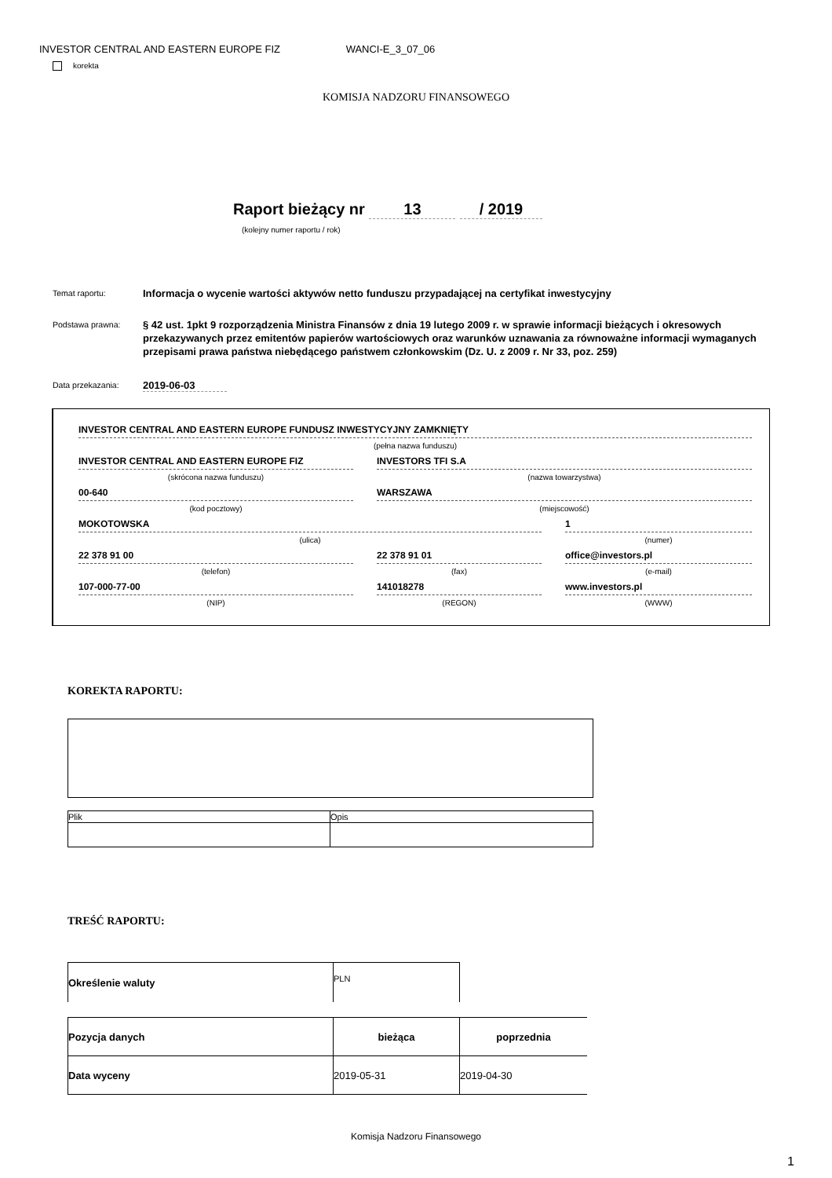INVESTOR CENTRAL AND EASTERN EUROPE FIZ WANCI-E_3_07_06
korekta
KOMISJA NADZORU FINANSOWEGO
Raport bieżący nr 13 / 2019
(kolejny numer raportu / rok)
Temat raportu:
Informacja o wycenie wartości aktywów netto funduszu przypadającej na certyfikat inwestycyjny
Podstawa prawna:
§ 42 ust. 1pkt 9 rozporządzenia Ministra Finansów z dnia 19 lutego 2009 r. w sprawie informacji bieżących i okresowych przekazywanych przez emitentów papierów wartościowych oraz warunków uznawania za równoważne informacji wymaganych przepisami prawa państwa niebędącego państwem członkowskim (Dz. U. z 2009 r. Nr 33, poz. 259)
Data przekazania:
2019-06-03
INVESTOR CENTRAL AND EASTERN EUROPE FUNDUSZ INWESTYCYJNY ZAMKNIĘTY
(pełna nazwa funduszu)
INVESTOR CENTRAL AND EASTERN EUROPE FIZ INVESTORS TFI S.A
(skrócona nazwa funduszu) (nazwa towarzystwa)
00-640 WARSZAWA
(kod pocztowy) (miejscowość)
MOKOTOWSKA 1
(ulica) (numer)
22 378 91 00 22 378 91 01 office@investors.pl
(telefon) (fax) (e-mail)
107-000-77-00 141018278 www.investors.pl
(NIP) (REGON) (WWW)
KOREKTA RAPORTU:
| Plik | Opis |
TREŚĆ RAPORTU:
| Określenie waluty | PLN |
| Pozycja danych | bieżąca | poprzednia |
| Data wyceny | 2019-05-31 | 2019-04-30 |
Komisja Nadzoru Finansowego
1